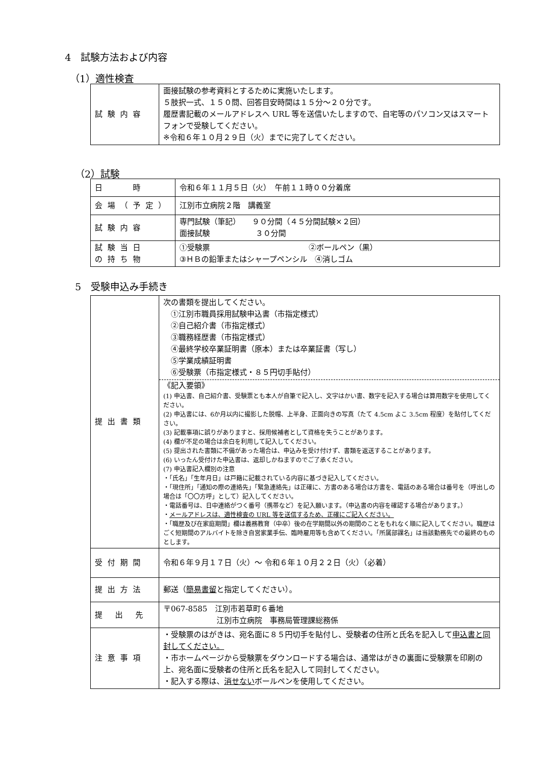4　試験方法および内容
（1）適性検査
| 試験内容 | 面接試験の参考資料とするために実施いたします。 ５肢択一式、１５０問、回答目安時間は１５分～２０分です。 履歴書記載のメールアドレスへ URL 等を送信いたしますので、自宅等のパソコン又はスマートフォンで受験してください。 ※令和６年１０月２９日（火）までに完了してください。 |
（2）試験
| 日 時 | 令和６年１１月５日（火） 午前１１時００分着席 |
| 会場（予定） | 江別市立病院２階 講義室 |
| 試験内容 | 専門試験（筆記） ９０分間（４５分間試験×２回） 面接試験 ３０分間 |
| 試験当日 の持ち物 | ①受験票 ②ボールペン（黒） ③ＨＢの鉛筆またはシャープペンシル ④消しゴム |
5　受験申込み手続き
| 提出書類 | 次の書類を提出してください。 ①江別市職員採用試験申込書（市指定様式） ②自己紹介書（市指定様式） ③職務経歴書（市指定様式） ④最終学校卒業証明書（原本）または卒業証書（写し） ⑤学業成績証明書 ⑥受験票（市指定様式・８５円切手貼付） 《記入要領》 (1) 申込書、自己紹介書、受験票とも本人が自筆で記入し、文字はかい書、数字を記入する場合は算用数字を使用してください。 (2) 申込書には、6か月以内に撮影した脱帽、上半身、正面向きの写真（たて 4.5cm よこ 3.5cm 程度）を貼付してください。 (3) 記載事項に誤りがありますと、採用候補者として資格を失うことがあります。 (4) 欄が不足の場合は余白を利用して記入してください。 (5) 提出された書類に不備があった場合は、申込みを受け付けず、書類を返送することがあります。 (6) いったん受付けた申込書は、返却しかねますのでご了承ください。 (7) 申込書記入欄別の注意 ・「氏名」「生年月日」は戸籍に記載されている内容に基づき記入してください。 ・「現住所」「通知の際の連絡先」「緊急連絡先」は正確に、方書のある場合は方書を、電話のある場合は番号を（呼出しの場合は「〇〇方呼」として）記入してください。 ・電話番号は、日中連絡がつく番号（携帯など）を記入願います。（申込書の内容を確認する場合があります。） ・ メールアドレスは、適性検査の URL 等を送信するため、正確にご記入ください。 ・「職歴及び在家庭期間」欄は義務教育（中卒）後の在学期間以外の期間のことをもれなく順に記入してください。職歴はごく短期間のアルバイトを除き自営家業手伝、臨時雇用等も含めてください。「所属部課名」は当該勤務先での最終のものとします。 |
| 受付期間 | 令和６年９月１７日（火）～ 令和６年１０月２２日（火）（必着） |
| 提出方法 | 郵送（ 簡易書留 と指定してください）。 |
| 提 出 先 | 〒067-8585 江別市若草町６番地 江別市立病院 事務局管理課総務係 |
| 注意事項 | ・受験票のはがきは、宛名面に８５円切手を貼付し、受験者の住所と氏名を記入して 申込書と同封してください。 ・市ホームページから受験票をダウンロードする場合は、通常はがきの裏面に受験票を印刷の上、宛名面に受験者の住所と氏名を記入して同封してください。 ・記入する際は、 消せない ボールペンを使用してください。 |